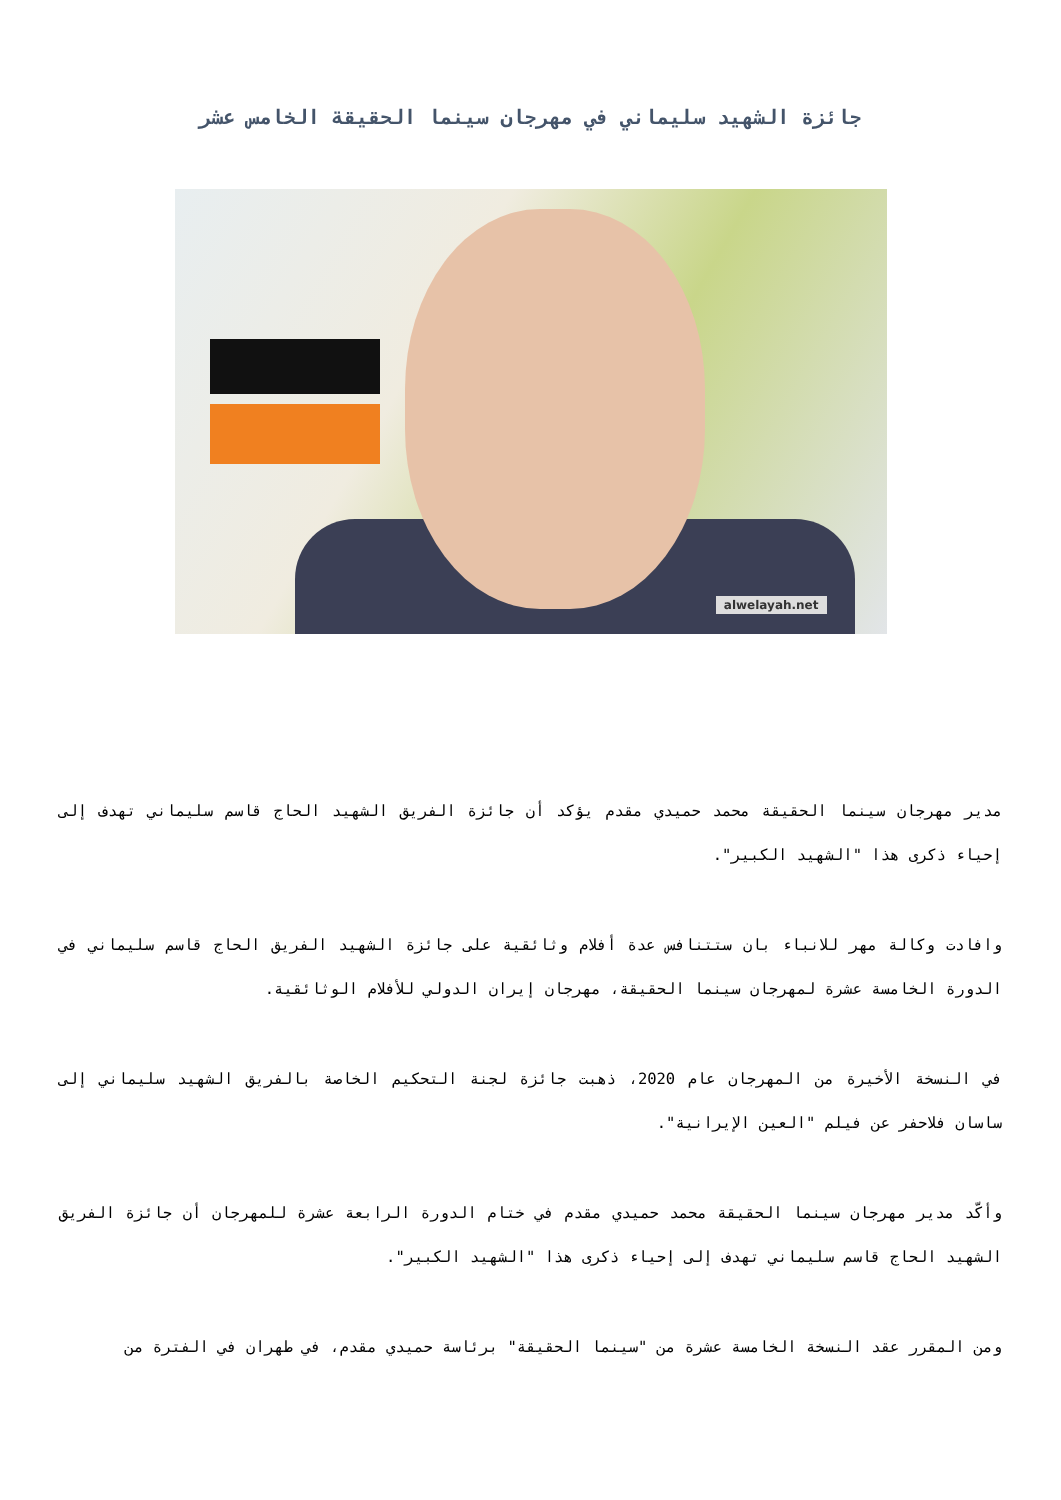جائزة الشهيد سليماني في مهرجان سينما الحقيقة الخامس عشر
alwelayah.net
مدير مهرجان سينما الحقيقة محمد حميدي مقدم يؤكد أن جائزة الفريق الشهيد الحاج قاسم سليماني تهدف إلى إحياء ذكرى هذا "الشهيد الكبير".
وافادت وكالة مهر للانباء بان ستتنافس عدة أفلام وثائقية على جائزة الشهيد الفريق الحاج قاسم سليماني في الدورة الخامسة عشرة لمهرجان سينما الحقيقة، مهرجان إيران الدولي للأفلام الوثائقية.
في النسخة الأخيرة من المهرجان عام 2020، ذهبت جائزة لجنة التحكيم الخاصة بالفريق الشهيد سليماني إلى ساسان فلاحفر عن فيلم "العين الإيرانية".
وأكّد مدير مهرجان سينما الحقيقة محمد حميدي مقدم في ختام الدورة الرابعة عشرة للمهرجان أن جائزة الفريق الشهيد الحاج قاسم سليماني تهدف إلى إحياء ذكرى هذا "الشهيد الكبير".
ومن المقرر عقد النسخة الخامسة عشرة من "سينما الحقيقة" برئاسة حميدي مقدم، في طهران في الفترة من